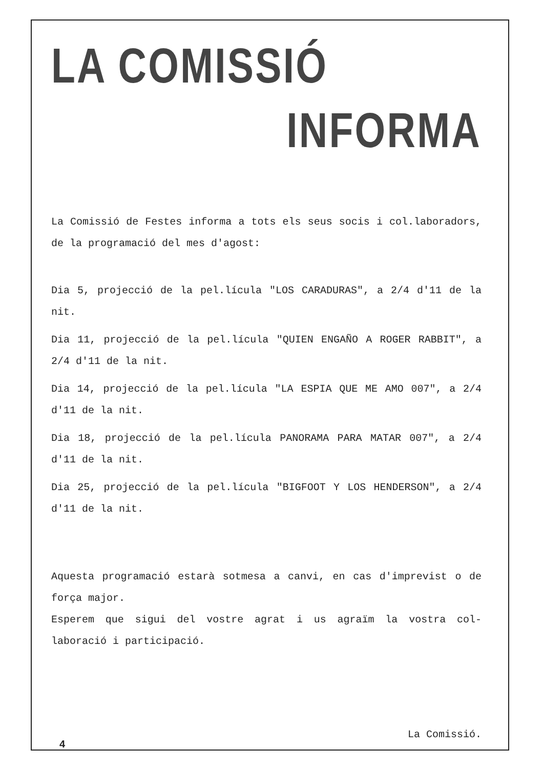LA COMISSIÓ
INFORMA
La Comissió de Festes informa a tots els seus socis i col.laboradors, de la programació del mes d'agost:
Dia 5, projecció de la pel.lícula "LOS CARADURAS", a 2/4 d'11 de la nit.
Dia 11, projecció de la pel.lícula "QUIEN ENGAÑO A ROGER RABBIT", a 2/4 d'11 de la nit.
Dia 14, projecció de la pel.lícula "LA ESPIA QUE ME AMO 007", a 2/4 d'11 de la nit.
Dia 18, projecció de la pel.lícula PANORAMA PARA MATAR 007", a 2/4 d'11 de la nit.
Dia 25, projecció de la pel.lícula "BIGFOOT Y LOS HENDERSON", a 2/4 d'11 de la nit.
Aquesta programació estarà sotmesa a canvi, en cas d'imprevist o de força major.
Esperem que sigui del vostre agrat i us agraïm la vostra col-laboració i participació.
La Comissió.
4